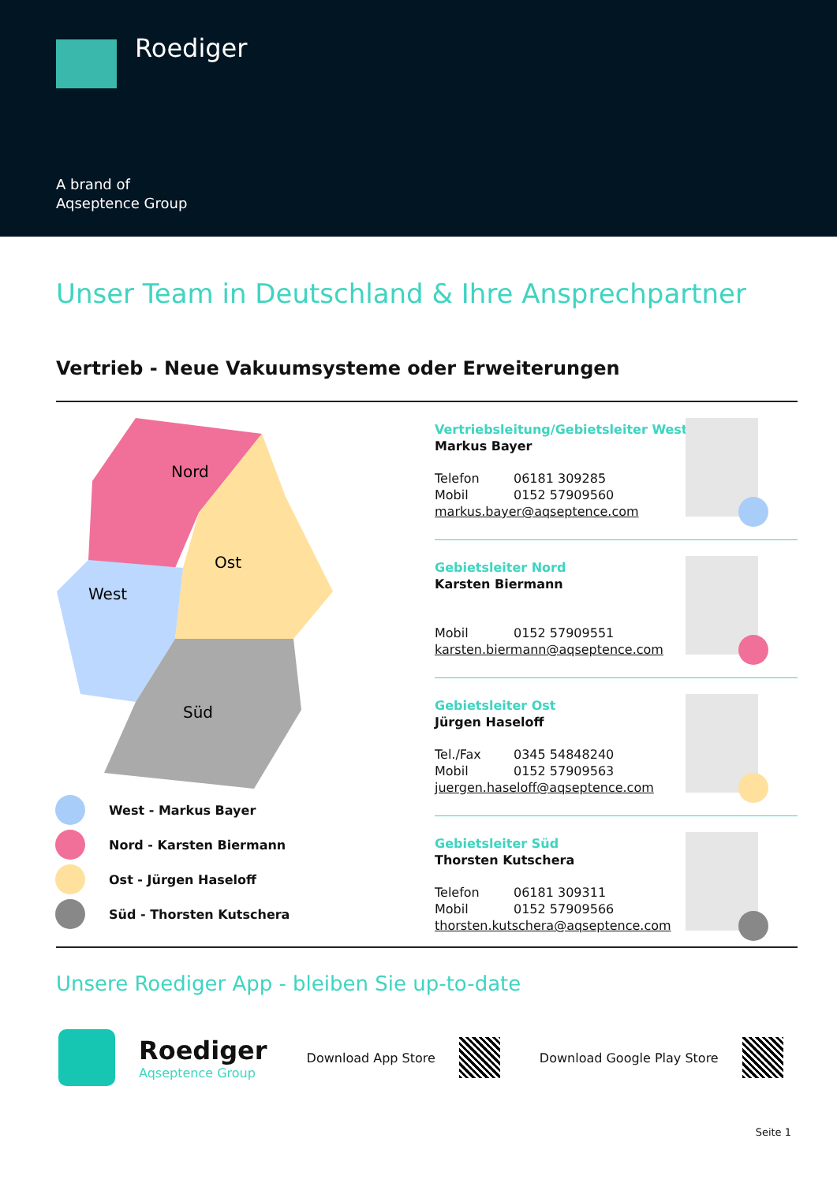Roediger
A brand of
Aqseptence Group
Unser Team in Deutschland & Ihre Ansprechpartner
Vertrieb - Neue Vakuumsysteme oder Erweiterungen
Nord
Ost
West
Süd
West - Markus Bayer
Nord - Karsten Biermann
Ost - Jürgen Haseloff
Süd - Thorsten Kutschera
Vertriebsleitung/Gebietsleiter West
Markus Bayer
Telefon 06181 309285
Mobil 0152 57909560
markus.bayer@aqseptence.com
Gebietsleiter Nord
Karsten Biermann
Mobil 0152 57909551
karsten.biermann@aqseptence.com
Gebietsleiter Ost
Jürgen Haseloff
Tel./Fax 0345 54848240
Mobil 0152 57909563
juergen.haseloff@aqseptence.com
Gebietsleiter Süd
Thorsten Kutschera
Telefon 06181 309311
Mobil 0152 57909566
thorsten.kutschera@aqseptence.com
Unsere Roediger App - bleiben Sie up-to-date
Roediger
Aqseptence Group
Download App Store Download Google Play Store
Seite 1